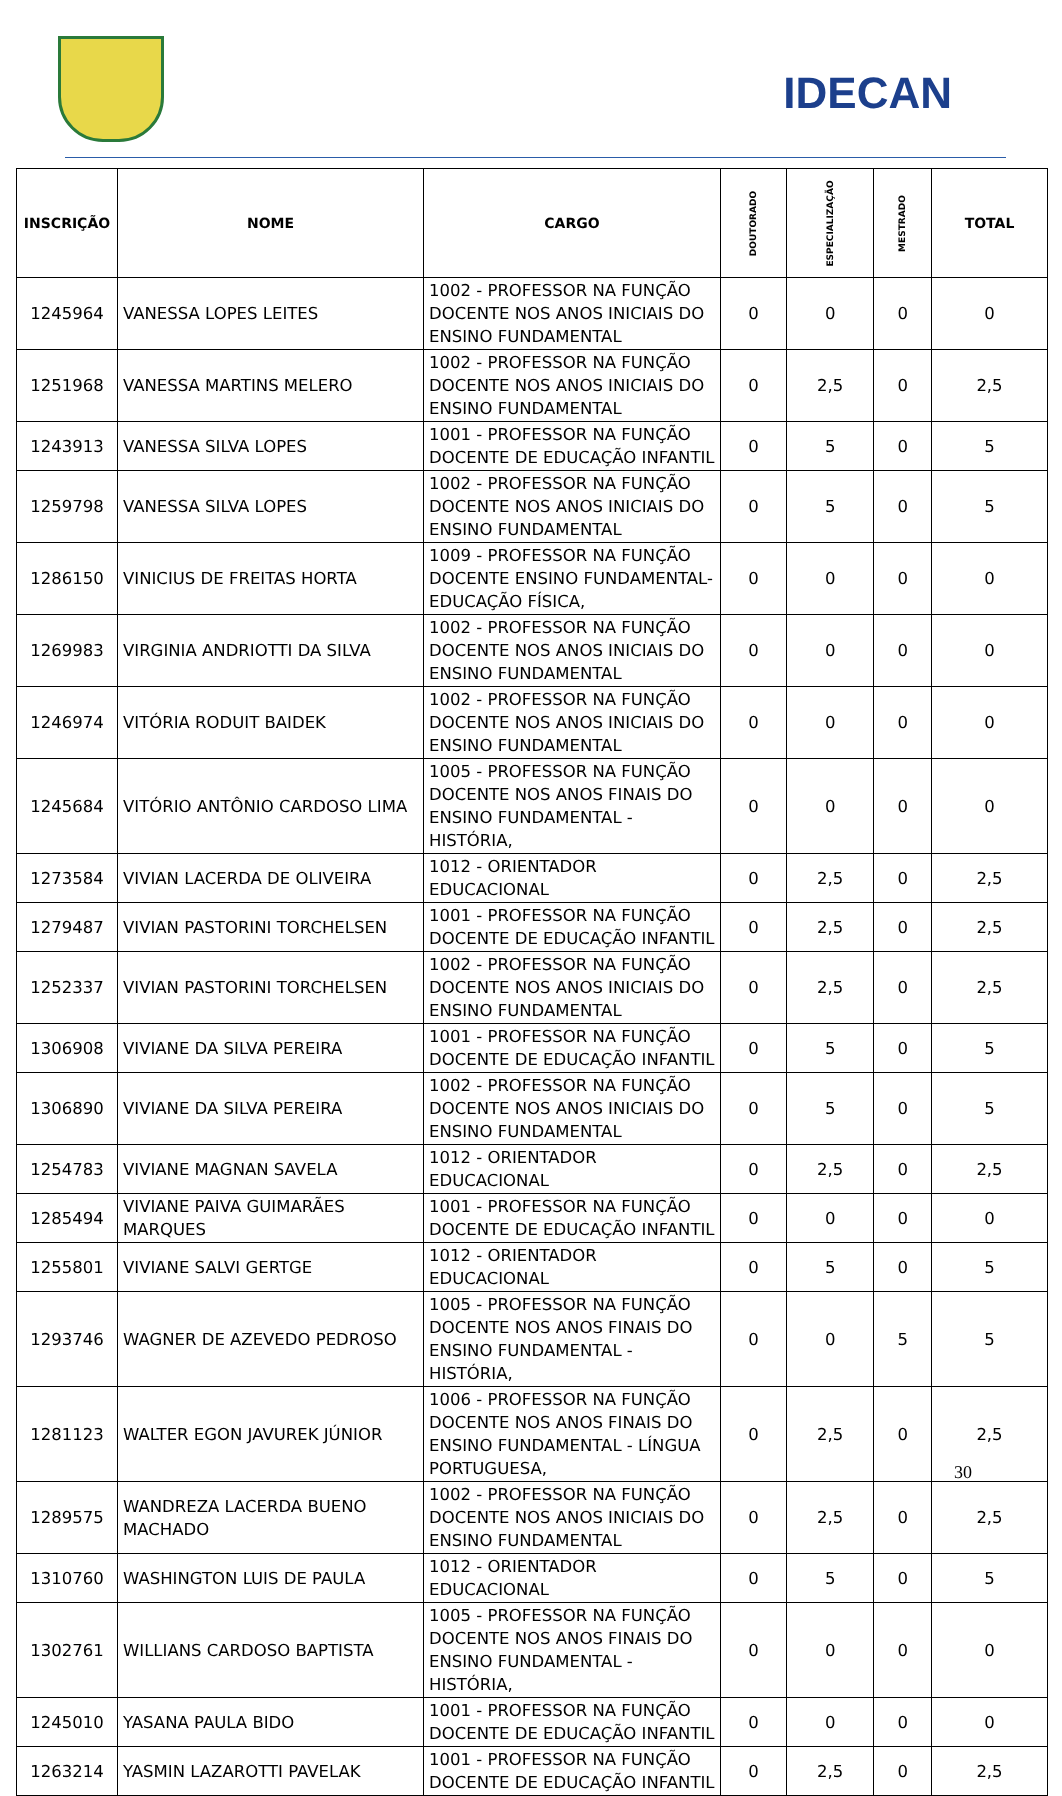IDECAN
| INSCRIÇÃO | NOME | CARGO | DOUTORADO | ESPECIALIZAÇÃO | MESTRADO | TOTAL |
| --- | --- | --- | --- | --- | --- | --- |
| 1245964 | VANESSA LOPES LEITES | 1002 - PROFESSOR NA FUNÇÃO DOCENTE NOS ANOS INICIAIS DO ENSINO FUNDAMENTAL | 0 | 0 | 0 | 0 |
| 1251968 | VANESSA MARTINS MELERO | 1002 - PROFESSOR NA FUNÇÃO DOCENTE NOS ANOS INICIAIS DO ENSINO FUNDAMENTAL | 0 | 2,5 | 0 | 2,5 |
| 1243913 | VANESSA SILVA LOPES | 1001 - PROFESSOR NA FUNÇÃO DOCENTE DE EDUCAÇÃO INFANTIL | 0 | 5 | 0 | 5 |
| 1259798 | VANESSA SILVA LOPES | 1002 - PROFESSOR NA FUNÇÃO DOCENTE NOS ANOS INICIAIS DO ENSINO FUNDAMENTAL | 0 | 5 | 0 | 5 |
| 1286150 | VINICIUS DE FREITAS HORTA | 1009 - PROFESSOR NA FUNÇÃO DOCENTE ENSINO FUNDAMENTAL- EDUCAÇÃO FÍSICA, | 0 | 0 | 0 | 0 |
| 1269983 | VIRGINIA ANDRIOTTI DA SILVA | 1002 - PROFESSOR NA FUNÇÃO DOCENTE NOS ANOS INICIAIS DO ENSINO FUNDAMENTAL | 0 | 0 | 0 | 0 |
| 1246974 | VITÓRIA RODUIT BAIDEK | 1002 - PROFESSOR NA FUNÇÃO DOCENTE NOS ANOS INICIAIS DO ENSINO FUNDAMENTAL | 0 | 0 | 0 | 0 |
| 1245684 | VITÓRIO ANTÔNIO CARDOSO LIMA | 1005 - PROFESSOR NA FUNÇÃO DOCENTE NOS ANOS FINAIS DO ENSINO FUNDAMENTAL - HISTÓRIA, | 0 | 0 | 0 | 0 |
| 1273584 | VIVIAN LACERDA DE OLIVEIRA | 1012 - ORIENTADOR EDUCACIONAL | 0 | 2,5 | 0 | 2,5 |
| 1279487 | VIVIAN PASTORINI TORCHELSEN | 1001 - PROFESSOR NA FUNÇÃO DOCENTE DE EDUCAÇÃO INFANTIL | 0 | 2,5 | 0 | 2,5 |
| 1252337 | VIVIAN PASTORINI TORCHELSEN | 1002 - PROFESSOR NA FUNÇÃO DOCENTE NOS ANOS INICIAIS DO ENSINO FUNDAMENTAL | 0 | 2,5 | 0 | 2,5 |
| 1306908 | VIVIANE DA SILVA PEREIRA | 1001 - PROFESSOR NA FUNÇÃO DOCENTE DE EDUCAÇÃO INFANTIL | 0 | 5 | 0 | 5 |
| 1306890 | VIVIANE DA SILVA PEREIRA | 1002 - PROFESSOR NA FUNÇÃO DOCENTE NOS ANOS INICIAIS DO ENSINO FUNDAMENTAL | 0 | 5 | 0 | 5 |
| 1254783 | VIVIANE MAGNAN SAVELA | 1012 - ORIENTADOR EDUCACIONAL | 0 | 2,5 | 0 | 2,5 |
| 1285494 | VIVIANE PAIVA GUIMARÃES MARQUES | 1001 - PROFESSOR NA FUNÇÃO DOCENTE DE EDUCAÇÃO INFANTIL | 0 | 0 | 0 | 0 |
| 1255801 | VIVIANE SALVI GERTGE | 1012 - ORIENTADOR EDUCACIONAL | 0 | 5 | 0 | 5 |
| 1293746 | WAGNER DE AZEVEDO PEDROSO | 1005 - PROFESSOR NA FUNÇÃO DOCENTE NOS ANOS FINAIS DO ENSINO FUNDAMENTAL - HISTÓRIA, | 0 | 0 | 5 | 5 |
| 1281123 | WALTER EGON JAVUREK JÚNIOR | 1006 - PROFESSOR NA FUNÇÃO DOCENTE NOS ANOS FINAIS DO ENSINO FUNDAMENTAL - LÍNGUA PORTUGUESA, | 0 | 2,5 | 0 | 2,5 |
| 1289575 | WANDREZA LACERDA BUENO MACHADO | 1002 - PROFESSOR NA FUNÇÃO DOCENTE NOS ANOS INICIAIS DO ENSINO FUNDAMENTAL | 0 | 2,5 | 0 | 2,5 |
| 1310760 | WASHINGTON LUIS DE PAULA | 1012 - ORIENTADOR EDUCACIONAL | 0 | 5 | 0 | 5 |
| 1302761 | WILLIANS CARDOSO BAPTISTA | 1005 - PROFESSOR NA FUNÇÃO DOCENTE NOS ANOS FINAIS DO ENSINO FUNDAMENTAL - HISTÓRIA, | 0 | 0 | 0 | 0 |
| 1245010 | YASANA PAULA BIDO | 1001 - PROFESSOR NA FUNÇÃO DOCENTE DE EDUCAÇÃO INFANTIL | 0 | 0 | 0 | 0 |
| 1263214 | YASMIN LAZAROTTI PAVELAK | 1001 - PROFESSOR NA FUNÇÃO DOCENTE DE EDUCAÇÃO INFANTIL | 0 | 2,5 | 0 | 2,5 |
30